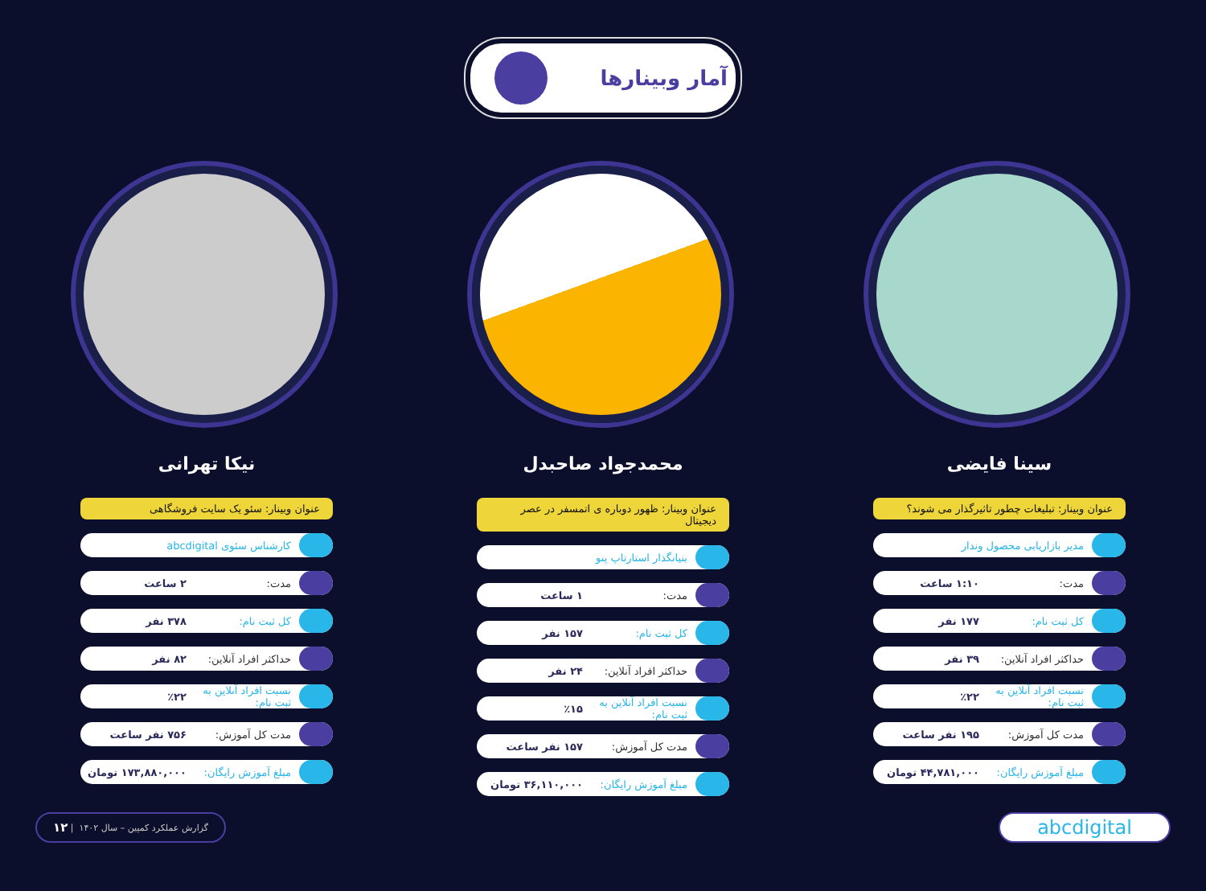آمار وبینارها
سینا فایضی
عنوان وبینار: تبلیغات چطور تاثیرگذار می شوند؟
مدیر بازاریابی محصول وندار
مدت: ۱:۱۰ ساعت
کل ثبت نام: ۱۷۷ نفر
حداکثر افراد آنلاین: ۳۹ نفر
نسبت افراد آنلاین به ثبت نام: ٪۲۲
مدت کل آموزش: ۱۹۵ نفر ساعت
مبلغ آموزش رایگان: ۴۴,۷۸۱,۰۰۰ تومان
محمدجواد صاحبدل
عنوان وبینار: ظهور دوباره ی اتمسفر در عصر دیجیتال
بنیانگذار استارتاپ پنو
مدت: ۱ ساعت
کل ثبت نام: ۱۵۷ نفر
حداکثر افراد آنلاین: ۲۴ نفر
نسبت افراد آنلاین به ثبت نام: ٪۱۵
مدت کل آموزش: ۱۵۷ نفر ساعت
مبلغ آموزش رایگان: ۳۶,۱۱۰,۰۰۰ تومان
نیکا تهرانی
عنوان وبینار: سئو یک سایت فروشگاهی
کارشناس سئوی abcdigital
مدت: ۲ ساعت
کل ثبت نام: ۳۷۸ نفر
حداکثر افراد آنلاین: ۸۲ نفر
نسبت افراد آنلاین به ثبت نام: ٪۲۲
مدت کل آموزش: ۷۵۶ نفر ساعت
مبلغ آموزش رایگان: ۱۷۳,۸۸۰,۰۰۰ تومان
abcdigital
گزارش عملکرد کمپین – سال ۱۴۰۲ | ۱۲